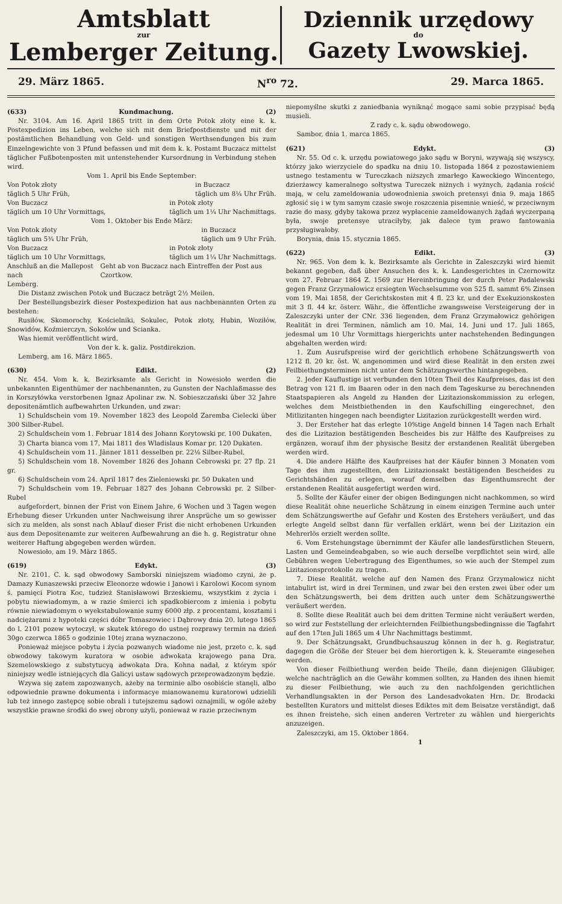Amtsblatt
zur
Lemberger Zeitung.
Dziennik urzędowy
do
Gazety Lwowskiej.
29. März 1865. N<sup>ro</sup> 72. 29. Marca 1865.
(633) Kundmachung. (2)
Nr. 3104. Am 16. April 1865 tritt in dem Orte Potok złoty eine k. k. Postexpedizion ins Leben, welche sich mit dem Briefpostdienste und mit der postämtlichen Behandlung von Geld- und sonstigen Werthsendungen bis zum Einzelngewichte von 3 Pfund befassen und mit dem k. k. Postamt Buczacz mittelst täglicher Fußbotenposten mit untenstehender Kursordnung in Verbindung stehen wird.
Vom 1. April bis Ende September:
Von Potok złoty
täglich 5 Uhr Früh, in Buczacz
täglich um 8¼ Uhr Früh.
Von Buczacz
täglich um 10 Uhr Vormittags, in Potok złoty
täglich um 1¼ Uhr Nachmittags.
Vom 1. Oktober bis Ende März:
Von Potok złoty
täglich um 5¾ Uhr Früh, in Buczacz
täglich um 9 Uhr Früh.
Von Buczacz
täglich um 10 Uhr Vormittags, in Potok złoty
täglich um 1¼ Uhr Nachmittags.
Anschluß an die Mallepost nach
Lemberg. Geht ab von Buczacz nach Eintreffen der Post aus Czortkow.
Die Distanz zwischen Potok und Buczacz beträgt 2½ Meilen.
Der Bestellungsbezirk dieser Postexpedizion hat aus nachbenannten Orten zu bestehen:
Rusiłów, Skomorochy, Kościelniki, Sokulec, Potok złoty, Hubin, Woziłów, Snowidów, Koźmierczyn, Sokołów und Scianka.
Was hiemit veröffentlicht wird.
Von der k. k. galiz. Postdirekzion.
Lemberg, am 16. März 1865.
(630) Edikt. (2)
Nr. 454. Vom k. k. Bezirksamte als Gericht in Nowesioło werden die unbekannten Eigenthümer der nachbenannten, zu Gunsten der Nachlaßmasse des in Korszyłówka verstorbenen Ignaz Apolinar zw. N. Sobieszczański über 32 Jahre depositenämtlich aufbewahrten Urkunden, und zwar:
1) Schuldschein vom 19. November 1823 des Leopold Zaremba Cielecki über 300 Silber-Rubel.
2) Schuldschein vom 1. Februar 1814 des Johann Korytowski pr. 100 Dukaten.
3) Charta bianca vom 17. Mai 1811 des Wladislaus Komar pr. 120 Dukaten.
4) Schuldschein vom 11. Jänner 1811 desselben pr. 22⅛ Silber-Rubel.
5) Schuldschein vom 18. November 1826 des Johann Cebrowski pr. 27 flp. 21 gr.
6) Schuldschein vom 24. April 1817 des Zieleniewski pr. 50 Dukaten und
7) Schuldschein vom 19. Februar 1827 des Johann Cebrowski pr. 2 Silber-Rubel
aufgefordert, binnen der Frist von Einem Jahre, 6 Wochen und 3 Tagen wegen Erhebung dieser Urkunden unter Nachweisung ihrer Ansprüche um so gewisser sich zu melden, als sonst nach Ablauf dieser Frist die nicht erhobenen Urkunden aus dem Depositenamte zur weiteren Aufbewahrung an die h. g. Registratur ohne weiterer Haftung abgegeben werden würden.
Nowesioło, am 19. März 1865.
(619) Edykt. (3)
Nr. 2101. C. k. sąd obwodowy Samborski niniejszem wiadomo czyni, że p. Damazy Kunaszewski przeciw Eleonorze wdowie i Janowi i Karolowi Kocom synom ś. pamięci Piotra Koc, tudzież Stanisławowi Brzeskiemu, wszystkim z życia i pobytu niewiadomym, a w razie śmierci ich spadkobiercom z imienia i pobytu równie niewiadomym o wyekstabulowanie sumy 6000 złp. z procentami, kosztami i nadciężarami z hypoteki części dóbr Tomaszowiec i Dąbrowy dnia 20. lutego 1865 do l. 2101 pozew wytoczył, w skutek którego do ustnej rozprawy termin na dzień 30go czerwca 1865 o godzinie 10tej zrana wyznaczono.
Ponieważ miejsce pobytu i życia pozwanych wiadome nie jest, przeto c. k. sąd obwodowy takowym kuratora w osobie adwokata krajowego pana Dra. Szemelowskiego z substytucyą adwokata Dra. Kohna nadał, z którym spór niniejszy wedle istniejących dla Galicyi ustaw sądowych przeprowadzonym będzie.
Wzywa się zatem zapozwanych, ażeby na terminie albo osobiście stanęli, albo odpowiednie prawne dokumenta i informacye mianowanemu kuratorowi udzielili lub też innego zastępcę sobie obrali i tutejszemu sądowi oznajmili, w ogóle ażeby wszystkie prawne środki do swej obrony użyli, ponieważ w razie przeciwnym
niepomyślne skutki z zaniedbania wyniknąć mogące sami sobie przypisać będą musieli.
Z rady c. k. sądu obwodowego.
Sambor, dnia 1. marca 1865.
(621) Edykt. (3)
Nr. 55. Od c. k. urzędu powiatowego jako sądu w Boryni, wzywają się wszyscy, którzy jako wierzyciele do spadku na dniu 10. listopada 1864 z pozostawieniem ustnego testamentu w Tureczkach niższych zmarłego Kaweckiego Wincentego, dzierżawcy kameralnego sołtystwa Tureczek niżnych i wyżnych, żądania rościć mają, w celu zameldowania udowodnienia swoich pretensyi dnia 9. maja 1865 zgłosić się i w tym samym czasie swoje roszczenia pisemnie wnieść, w przeciwnym razie do masy, gdyby takowa przez wypłacenie zameldowanych żądań wyczerpaną była, swoje pretensye utraciłyby, jak dalece tym prawo fantowania przysługiwałoby.
Borynia, dnia 15. stycznia 1865.
(622) Edikt. (3)
Nr. 965. Von dem k. k. Bezirksamte als Gerichte in Zaleszczyki wird hiemit bekannt gegeben, daß über Ansuchen des k. k. Landesgerichtes in Czernowitz vom 27. Februar 1864 Z. 1569 zur Hereinbringung der durch Peter Padalewski gegen Franz Grzymałowicz ersiegten Wechselsumme von 525 fl. sammt 6% Zinsen vom 19. Mai 1858, der Gerichtskosten mit 4 fl. 23 kr. und der Exekuzionskosten mit 3 fl. 44 kr. österr. Währ., die öffentliche zwangsweise Versteigerung der in Zaleszczyki unter der CNr. 336 liegenden, dem Franz Grzymałowicz gehörigen Realität in drei Terminen, nämlich am 10. Mai, 14. Juni und 17. Juli 1865, jedesmal um 10 Uhr Vormittags hiergerichts unter nachstehenden Bedingungen abgehalten werden wird:
1. Zum Ausrufspreise wird der gerichtlich erhobene Schätzungswerth von 1212 fl. 20 kr. öst. W. angenommen und wird diese Realität in den ersten zwei Feilbiethungsterminen nicht unter dem Schätzungswerthe hintangegeben.
2. Jeder Kauflustige ist verbunden den 10ten Theil des Kaufpreises, das ist den Betrag von 121 fl. im Baaren oder in den nach dem Tageskurse zu berechnenden Staatspapieren als Angeld zu Handen der Lizitazionskommission zu erlegen, welches dem Meistbiethenden in den Kaufschilling eingerechnet, den Mitlizitanten hingegen nach beendigter Lizitazion zurückgestellt werden wird.
3. Der Ersteher hat das erlegte 10%tige Angeld binnen 14 Tagen nach Erhalt des die Lizitazion bestätigenden Bescheides bis zur Hälfte des Kaufpreises zu ergänzen, worauf ihm der physische Besitz der erstandenen Realität übergeben werden wird.
4. Die andere Hälfte des Kaufpreises hat der Käufer binnen 3 Monaten vom Tage des ihm zugestellten, den Lizitazionsakt bestätigenden Bescheides zu Gerichtshänden zu erlegen, worauf demselben das Eigenthumsrecht der erstandenen Realität ausgefertigt werden wird.
5. Sollte der Käufer einer der obigen Bedingungen nicht nachkommen, so wird diese Realität ohne neuerliche Schätzung in einem einzigen Termine auch unter dem Schätzungswerthe auf Gefahr und Kosten des Erstehers veräußert, und das erlegte Angeld selbst dann für verfallen erklärt, wenn bei der Lizitazion ein Mehrerlös erzielt werden sollte.
6. Vom Erstehungstage übernimmt der Käufer alle landesfürstlichen Steuern, Lasten und Gemeindeabgaben, so wie auch derselbe verpflichtet sein wird, alle Gebühren wegen Uebertragung des Eigenthumes, so wie auch der Stempel zum Lizitazionsprotokolle zu tragen.
7. Diese Realität, welche auf den Namen des Franz Grzymałowicz nicht intabulirt ist, wird in drei Terminen, und zwar bei den ersten zwei über oder um den Schätzungswerth, bei dem dritten auch unter dem Schätzungswerthe veräußert werden.
8. Sollte diese Realität auch bei dem dritten Termine nicht veräußert werden, so wird zur Feststellung der erleichternden Feilbiethungsbedingnisse die Tagfahrt auf den 17ten Juli 1865 um 4 Uhr Nachmittags bestimmt.
9. Der Schätzungsakt, Grundbuchsauszug können in der h. g. Registratur, dagegen die Größe der Steuer bei dem hierortigen k. k. Steueramte eingesehen werden.
Von dieser Feilbiethung werden beide Theile, dann diejenigen Gläubiger, welche nachträglich an die Gewähr kommen sollten, zu Handen des ihnen hiemit zu dieser Feilbiethung, wie auch zu den nachfolgenden gerichtlichen Verhandlungsakten in der Person des Landesadvokaten Hrn. Dr. Brodacki bestellten Kurators und mittelst dieses Ediktes mit dem Beisatze verständigt, daß es ihnen freistehe, sich einen anderen Vertreter zu wählen und hiergerichts anzuzeigen.
Zaleszczyki, am 15. Oktober 1864.
1